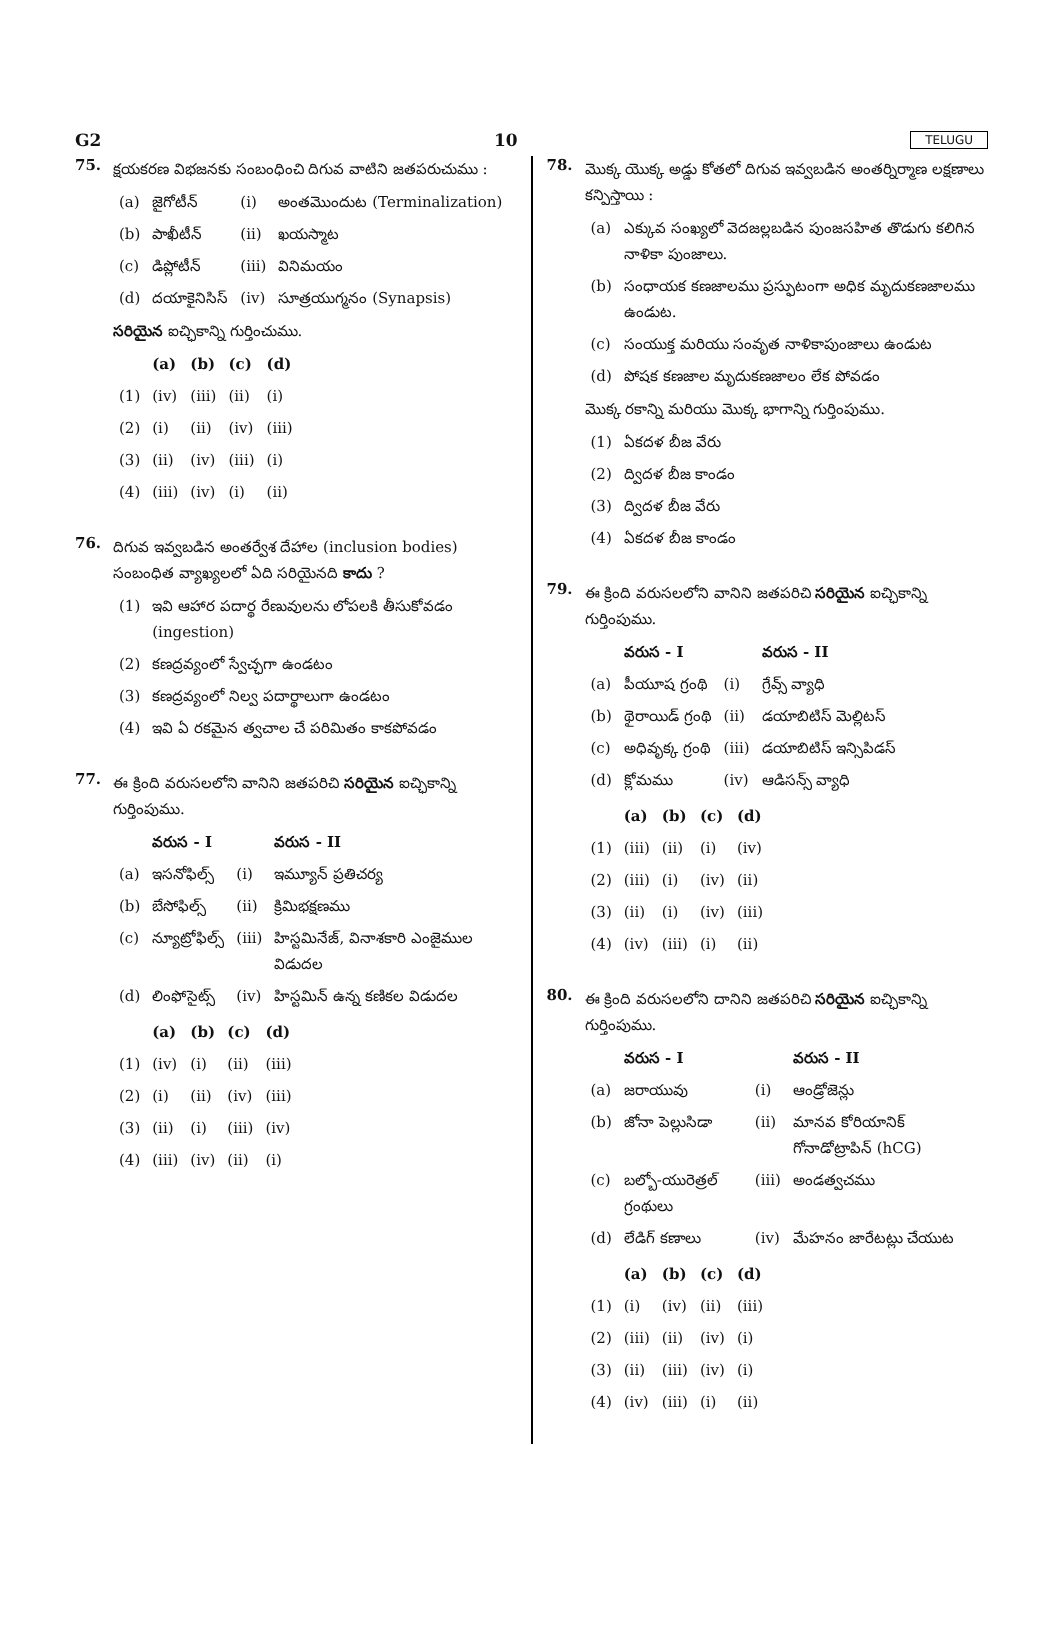G2 10 TELUGU
75.
క్షయకరణ విభజనకు సంబంధించి దిగువ వాటిని జతపరుచుము :
| (a) | జైగోటీన్ | (i) | అంతమొందుట (Terminalization) |
| (b) | పాఖీటీన్ | (ii) | ఖయస్మాట |
| (c) | డిప్లోటీన్ | (iii) | వినిమయం |
| (d) | దయాకైనిసిస్ | (iv) | సూత్రయుగ్మనం (Synapsis) |
సరియైన ఐచ్ఛికాన్ని గుర్తించుము.
| | (a) | (b) | (c) | (d) |
| --- | --- | --- | --- | --- |
| (1) | (iv) | (iii) | (ii) | (i) |
| (2) | (i) | (ii) | (iv) | (iii) |
| (3) | (ii) | (iv) | (iii) | (i) |
| (4) | (iii) | (iv) | (i) | (ii) |
76.
దిగువ ఇవ్వబడిన అంతర్వేశ దేహాల (inclusion bodies) సంబంధిత వ్యాఖ్యలలో ఏది సరియైనది కాదు ?
| (1) | ఇవి ఆహార పదార్థ రేణువులను లోపలకి తీసుకోవడం (ingestion) |
| (2) | కణద్రవ్యంలో స్వేచ్ఛగా ఉండటం |
| (3) | కణద్రవ్యంలో నిల్వ పదార్థాలుగా ఉండటం |
| (4) | ఇవి ఏ రకమైన త్వచాల చే పరిమితం కాకపోవడం |
77.
ఈ క్రింది వరుసలలోని వానిని జతపరిచి సరియైన ఐచ్ఛికాన్ని గుర్తింపుము.
| | వరుస - I | | వరుస - II |
| --- | --- | --- | --- |
| (a) | ఇసనోఫిల్స్ | (i) | ఇమ్యూన్ ప్రతిచర్య |
| (b) | బేసోఫిల్స్ | (ii) | క్రిమిభక్షణము |
| (c) | న్యూట్రోఫిల్స్ | (iii) | హిస్టమినేజ్, వినాశకారి ఎంజైముల విడుదల |
| (d) | లింఫోసైట్స్ | (iv) | హిస్టమిన్ ఉన్న కణికల విడుదల |
| | (a) | (b) | (c) | (d) |
| --- | --- | --- | --- | --- |
| (1) | (iv) | (i) | (ii) | (iii) |
| (2) | (i) | (ii) | (iv) | (iii) |
| (3) | (ii) | (i) | (iii) | (iv) |
| (4) | (iii) | (iv) | (ii) | (i) |
78.
మొక్క యొక్క అడ్డు కోతలో దిగువ ఇవ్వబడిన అంతర్నిర్మాణ లక్షణాలు కన్పిస్తాయి :
| (a) | ఎక్కువ సంఖ్యలో వెదజల్లబడిన పుంజసహిత తొడుగు కలిగిన నాళికా పుంజాలు. |
| (b) | సంధాయక కణజాలము ప్రస్ఫుటంగా అధిక మృదుకణజాలము ఉండుట. |
| (c) | సంయుక్త మరియు సంవృత నాళికాపుంజాలు ఉండుట |
| (d) | పోషక కణజాల మృదుకణజాలం లేక పోవడం |
మొక్క రకాన్ని మరియు మొక్క భాగాన్ని గుర్తింపుము.
| (1) | ఏకదళ బీజ వేరు |
| (2) | ద్విదళ బీజ కాండం |
| (3) | ద్విదళ బీజ వేరు |
| (4) | ఏకదళ బీజ కాండం |
79.
ఈ క్రింది వరుసలలోని వానిని జతపరిచి సరియైన ఐచ్ఛికాన్ని గుర్తింపుము.
| | వరుస - I | | వరుస - II |
| --- | --- | --- | --- |
| (a) | పీయూష గ్రంథి | (i) | గ్రేవ్స్ వ్యాధి |
| (b) | థైరాయిడ్ గ్రంథి | (ii) | డయాబిటిస్ మెల్లిటస్ |
| (c) | అధివృక్క గ్రంథి | (iii) | డయాబిటిస్ ఇన్సిపిడస్ |
| (d) | క్లోమము | (iv) | ఆడిసన్స్ వ్యాధి |
| | (a) | (b) | (c) | (d) |
| --- | --- | --- | --- | --- |
| (1) | (iii) | (ii) | (i) | (iv) |
| (2) | (iii) | (i) | (iv) | (ii) |
| (3) | (ii) | (i) | (iv) | (iii) |
| (4) | (iv) | (iii) | (i) | (ii) |
80.
ఈ క్రింది వరుసలలోని దానిని జతపరిచి సరియైన ఐచ్ఛికాన్ని గుర్తింపుము.
| | వరుస - I | | వరుస - II |
| --- | --- | --- | --- |
| (a) | జరాయువు | (i) | ఆండ్రోజెన్లు |
| (b) | జోనా పెల్లుసిడా | (ii) | మానవ కోరియానిక్ గోనాడోట్రాపిన్ (hCG) |
| (c) | బల్బో-యురెత్రల్ గ్రంథులు | (iii) | అండత్వచము |
| (d) | లేడిగ్ కణాలు | (iv) | మేహనం జారేటట్లు చేయుట |
| | (a) | (b) | (c) | (d) |
| --- | --- | --- | --- | --- |
| (1) | (i) | (iv) | (ii) | (iii) |
| (2) | (iii) | (ii) | (iv) | (i) |
| (3) | (ii) | (iii) | (iv) | (i) |
| (4) | (iv) | (iii) | (i) | (ii) |